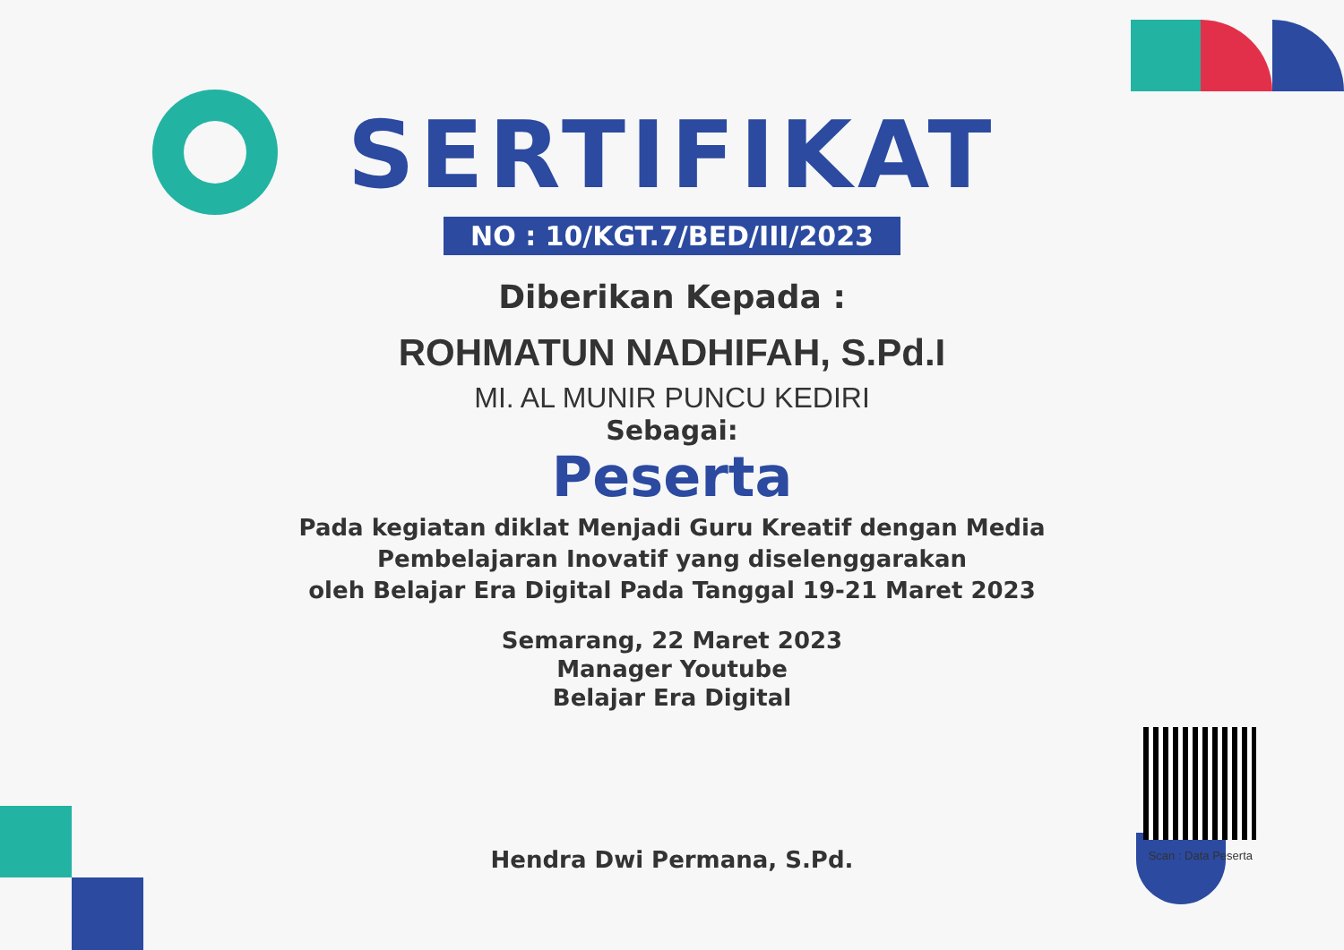SERTIFIKAT
NO : 10/KGT.7/BED/III/2023
Diberikan Kepada :
ROHMATUN NADHIFAH, S.Pd.I
MI. AL MUNIR PUNCU KEDIRI
Sebagai:
Peserta
Pada kegiatan diklat Menjadi Guru Kreatif dengan Media
Pembelajaran Inovatif yang diselenggarakan
oleh Belajar Era Digital Pada Tanggal 19-21 Maret 2023
Semarang, 22 Maret 2023
Manager Youtube
Belajar Era Digital
Hendra Dwi Permana, S.Pd.
Scan : Data Peserta